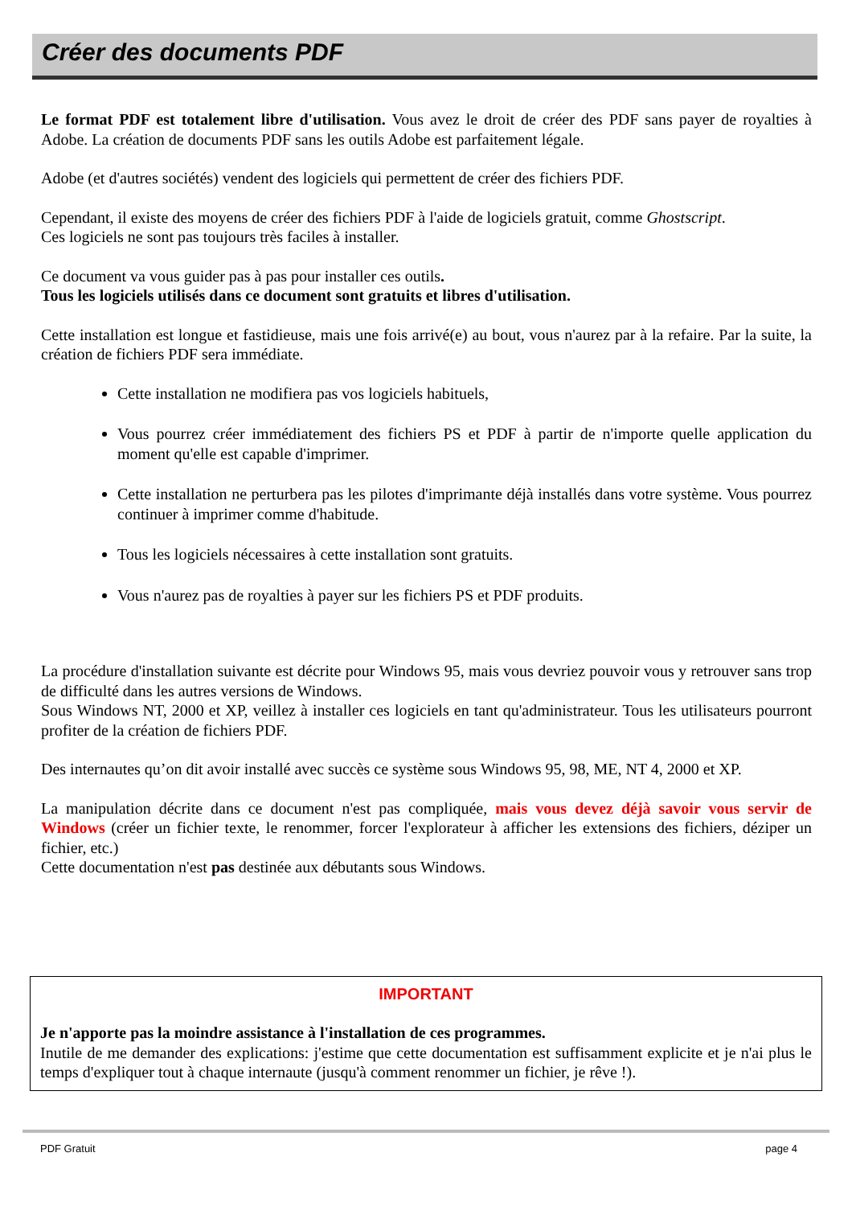Créer des documents PDF
Le format PDF est totalement libre d'utilisation. Vous avez le droit de créer des PDF sans payer de royalties à Adobe. La création de documents PDF sans les outils Adobe est parfaitement légale.
Adobe (et d'autres sociétés) vendent des logiciels qui permettent de créer des fichiers PDF.
Cependant, il existe des moyens de créer des fichiers PDF à l'aide de logiciels gratuit, comme Ghostscript.
Ces logiciels ne sont pas toujours très faciles à installer.
Ce document va vous guider pas à pas pour installer ces outils.
Tous les logiciels utilisés dans ce document sont gratuits et libres d'utilisation.
Cette installation est longue et fastidieuse, mais une fois arrivé(e) au bout, vous n'aurez par à la refaire. Par la suite, la création de fichiers PDF sera immédiate.
Cette installation ne modifiera pas vos logiciels habituels,
Vous pourrez créer immédiatement des fichiers PS et PDF à partir de n'importe quelle application du moment qu'elle est capable d'imprimer.
Cette installation ne perturbera pas les pilotes d'imprimante déjà installés dans votre système. Vous pourrez continuer à imprimer comme d'habitude.
Tous les logiciels nécessaires à cette installation sont gratuits.
Vous n'aurez pas de royalties à payer sur les fichiers PS et PDF produits.
La procédure d'installation suivante est décrite pour Windows 95, mais vous devriez pouvoir vous y retrouver sans trop de difficulté dans les autres versions de Windows.
Sous Windows NT, 2000 et XP, veillez à installer ces logiciels en tant qu'administrateur. Tous les utilisateurs pourront profiter de la création de fichiers PDF.
Des internautes qu’on dit avoir installé avec succès ce système sous Windows 95, 98, ME, NT 4, 2000 et XP.
La manipulation décrite dans ce document n'est pas compliquée, mais vous devez déjà savoir vous servir de Windows (créer un fichier texte, le renommer, forcer l'explorateur à afficher les extensions des fichiers, déziper un fichier, etc.)
Cette documentation n'est pas destinée aux débutants sous Windows.
IMPORTANT
Je n'apporte pas la moindre assistance à l'installation de ces programmes.
Inutile de me demander des explications: j'estime que cette documentation est suffisamment explicite et je n'ai plus le temps d'expliquer tout à chaque internaute (jusqu'à comment renommer un fichier, je rêve !).
PDF Gratuit page 4